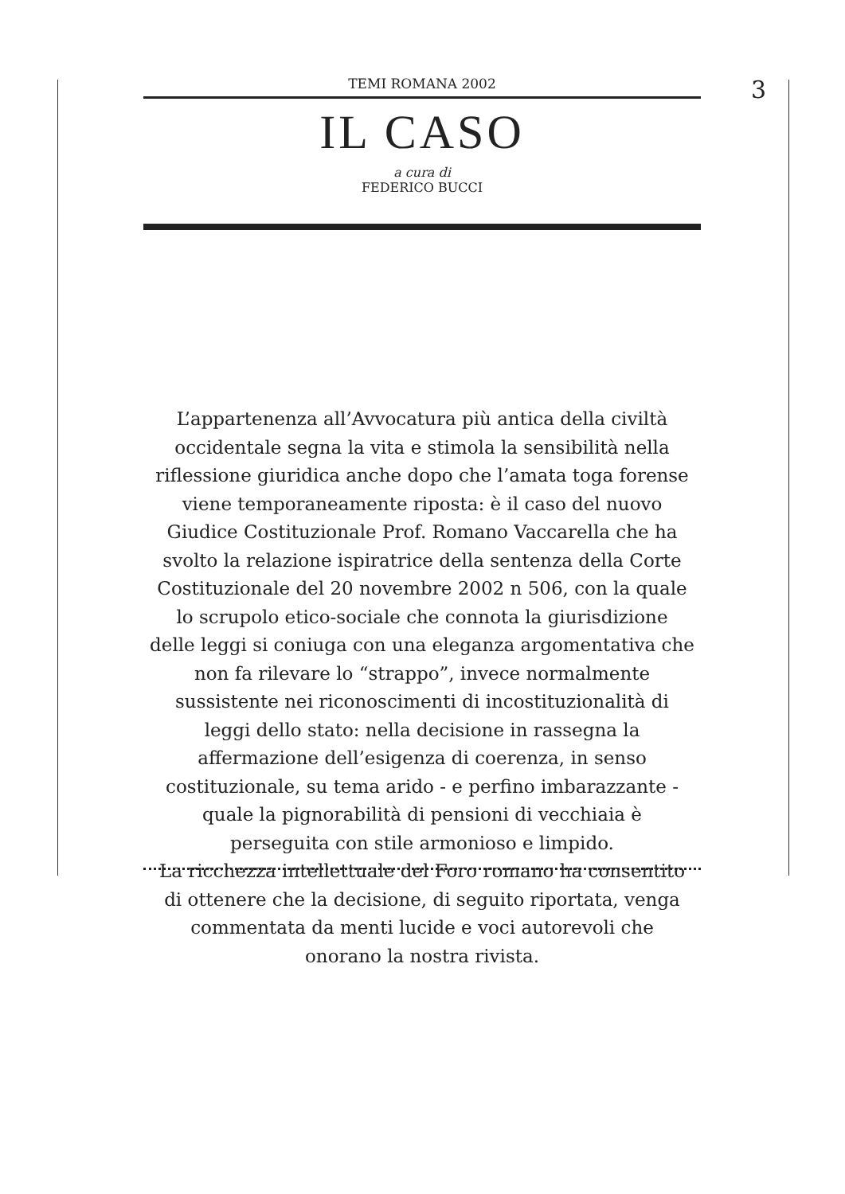3
TEMI ROMANA 2002
IL CASO
a cura di
FEDERICO BUCCI
L’appartenenza all’Avvocatura più antica della civiltà
occidentale segna la vita e stimola la sensibilità nella
riflessione giuridica anche dopo che l’amata toga forense
viene temporaneamente riposta: è il caso del nuovo
Giudice Costituzionale Prof. Romano Vaccarella che ha
svolto la relazione ispiratrice della sentenza della Corte
Costituzionale del 20 novembre 2002 n 506, con la quale
lo scrupolo etico-sociale che connota la giurisdizione
delle leggi si coniuga con una eleganza argomentativa che
non fa rilevare lo “strappo”, invece normalmente
sussistente nei riconoscimenti di incostituzionalità di
leggi dello stato: nella decisione in rassegna la
affermazione dell’esigenza di coerenza, in senso
costituzionale, su tema arido - e perfino imbarazzante -
quale la pignorabilità di pensioni di vecchiaia è
perseguita con stile armonioso e limpido.
La ricchezza intellettuale del Foro romano ha consentito
di ottenere che la decisione, di seguito riportata, venga
commentata da menti lucide e voci autorevoli che
onorano la nostra rivista.